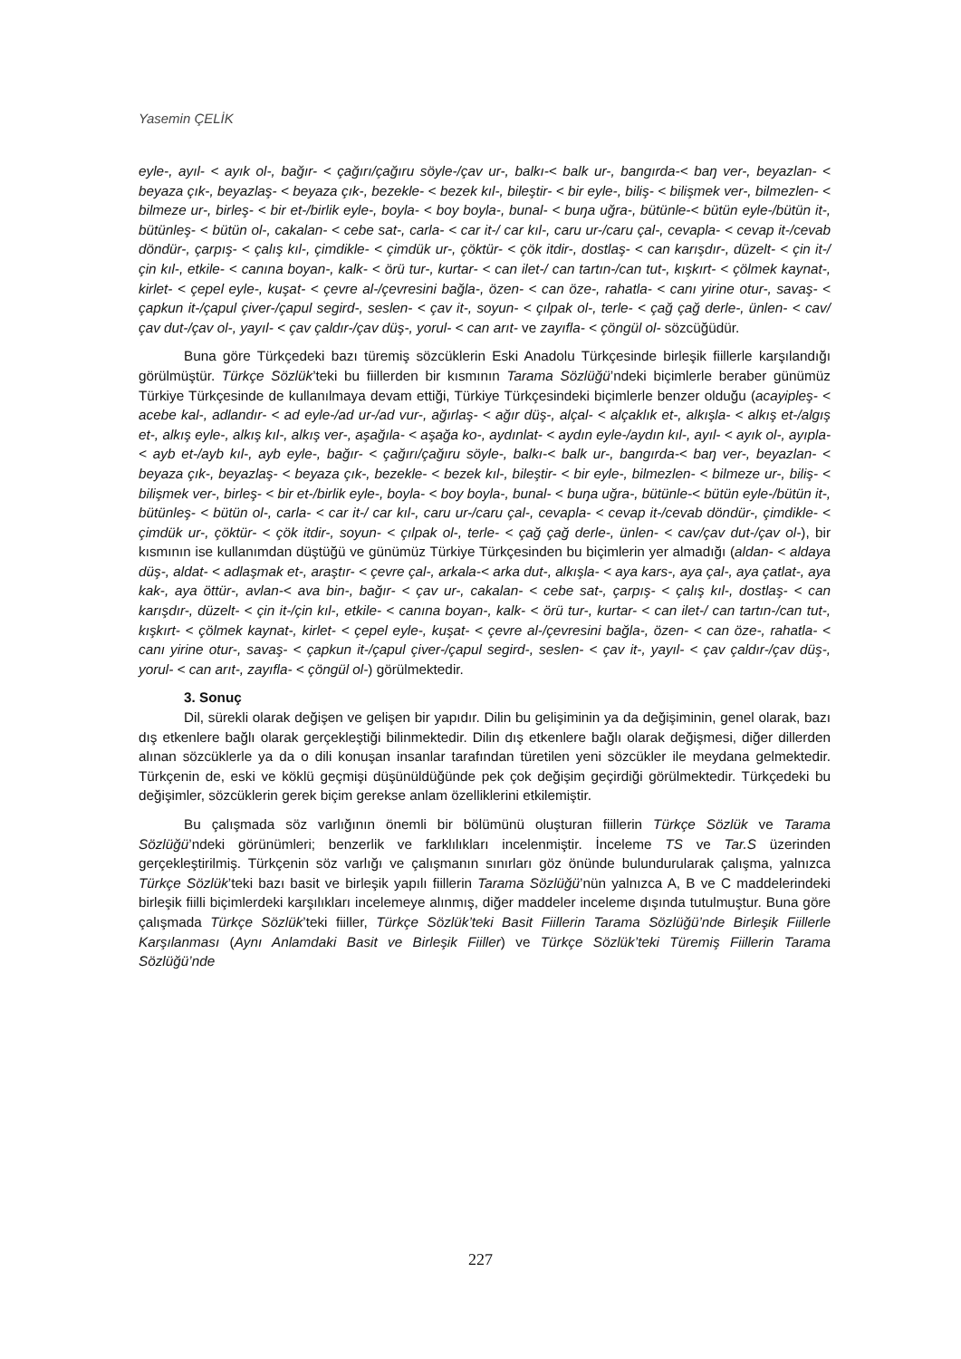Yasemin ÇELİK
eyle-, ayıl- < ayık ol-, bağır- < çağırı/çağıru söyle-/çav ur-, balkı-< balk ur-, bangırda-< baŋ ver-, beyazlan- < beyaza çık-, beyazlaş- < beyaza çık-, bezekle- < bezek kıl-, bileştir- < bir eyle-, biliş- < bilişmek ver-, bilmezlen- < bilmeze ur-, birleş- < bir et-/birlik eyle-, boyla- < boy boyla-, bunal- < buŋa uğra-, bütünle-< bütün eyle-/bütün it-, bütünleş- < bütün ol-, cakalan- < cebe sat-, carla- < car it-/ car kıl-, caru ur-/caru çal-, cevapla- < cevap it-/cevab döndür-, çarpış- < çalış kıl-, çimdikle- < çimdük ur-, çöktür- < çök itdir-, dostlaş- < can karışdır-, düzelt- < çin it-/çin kıl-, etkile- < canına boyan-, kalk- < örü tur-, kurtar- < can ilet-/ can tartın-/can tut-, kışkırt- < çölmek kaynat-, kirlet- < çepel eyle-, kuşat- < çevre al-/çevresini bağla-, özen- < can öze-, rahatla- < canı yirine otur-, savaş- < çapkun it-/çapul çiver-/çapul segird-, seslen- < çav it-, soyun- < çılpak ol-, terle- < çağ çağ derle-, ünlen- < cav/çav dut-/çav ol-, yayıl- < çav çaldır-/çav düş-, yorul- < can arıt- ve zayıfla- < çöngül ol- sözcüğüdür.
Buna göre Türkçedeki bazı türemiş sözcüklerin Eski Anadolu Türkçesinde birleşik fiillerle karşılandığı görülmüştür. Türkçe Sözlük’teki bu fiillerden bir kısmının Tarama Sözlüğü’ndeki biçimlerle beraber günümüz Türkiye Türkçesinde de kullanılmaya devam ettiği, Türkiye Türkçesindeki biçimlerle benzer olduğu (acayipleş- < acebe kal-, adlandır- < ad eyle-/ad ur-/ad vur-, ağırlaş- < ağır düş-, alçal- < alçaklık et-, alkışla- < alkış et-/algış et-, alkış eyle-, alkış kıl-, alkış ver-, aşağıla- < aşağa ko-, aydınlat- < aydın eyle-/aydın kıl-, ayıl- < ayık ol-, ayıpla- < ayb et-/ayb kıl-, ayb eyle-, bağır- < çağırı/çağıru söyle-, balkı-< balk ur-, bangırda-< baŋ ver-, beyazlan- < beyaza çık-, beyazlaş- < beyaza çık-, bezekle- < bezek kıl-, bileştir- < bir eyle-, bilmezlen- < bilmeze ur-, biliş- < bilişmek ver-, birleş- < bir et-/birlik eyle-, boyla- < boy boyla-, bunal- < buŋa uğra-, bütünle-< bütün eyle-/bütün it-, bütünleş- < bütün ol-, carla- < car it-/ car kıl-, caru ur-/caru çal-, cevapla- < cevap it-/cevab döndür-, çimdikle- < çimdük ur-, çöktür- < çök itdir-, soyun- < çılpak ol-, terle- < çağ çağ derle-, ünlen- < cav/çav dut-/çav ol-), bir kısmının ise kullanımdan düştüğü ve günümüz Türkiye Türkçesinden bu biçimlerin yer almadığı (aldan- < aldaya düş-, aldat- < adlaşmak et-, araştır- < çevre çal-, arkala-< arka dut-, alkışla- < aya kars-, aya çal-, aya çatlat-, aya kak-, aya öttür-, avlan-< ava bin-, bağır- < çav ur-, cakalan- < cebe sat-, çarpış- < çalış kıl-, dostlaş- < can karışdır-, düzelt- < çin it-/çin kıl-, etkile- < canına boyan-, kalk- < örü tur-, kurtar- < can ilet-/ can tartın-/can tut-, kışkırt- < çölmek kaynat-, kirlet- < çepel eyle-, kuşat- < çevre al-/çevresini bağla-, özen- < can öze-, rahatla- < canı yirine otur-, savaş- < çapkun it-/çapul çiver-/çapul segird-, seslen- < çav it-, yayıl- < çav çaldır-/çav düş-, yorul- < can arıt-, zayıfla- < çöngül ol-) görülmektedir.
3. Sonuç
Dil, sürekli olarak değişen ve gelişen bir yapıdır. Dilin bu gelişiminin ya da değişiminin, genel olarak, bazı dış etkenlere bağlı olarak gerçekleştiği bilinmektedir. Dilin dış etkenlere bağlı olarak değişmesi, diğer dillerden alınan sözcüklerle ya da o dili konuşan insanlar tarafından türetilen yeni sözcükler ile meydana gelmektedir. Türkçenin de, eski ve köklü geçmişi düşünüldüğünde pek çok değişim geçirdiği görülmektedir. Türkçedeki bu değişimler, sözcüklerin gerek biçim gerekse anlam özelliklerini etkilemiştir.
Bu çalışmada söz varlığının önemli bir bölümünü oluşturan fiillerin Türkçe Sözlük ve Tarama Sözlüğü’ndeki görünümleri; benzerlik ve farklılıkları incelenmiştir. İnceleme TS ve Tar.S üzerinden gerçekleştirilmiş. Türkçenin söz varlığı ve çalışmanın sınırları göz önünde bulundurularak çalışma, yalnızca Türkçe Sözlük’teki bazı basit ve birleşik yapılı fiillerin Tarama Sözlüğü’nün yalnızca A, B ve C maddelerindeki birleşik fiilli biçimlerdeki karşılıkları incelemeye alınmış, diğer maddeler inceleme dışında tutulmuştur. Buna göre çalışmada Türkçe Sözlük’teki fiiller, Türkçe Sözlük’teki Basit Fiillerin Tarama Sözlüğü’nde Birleşik Fiillerle Karşılanması (Aynı Anlamdaki Basit ve Birleşik Fiiller) ve Türkçe Sözlük’teki Türemiş Fiillerin Tarama Sözlüğü’nde
227